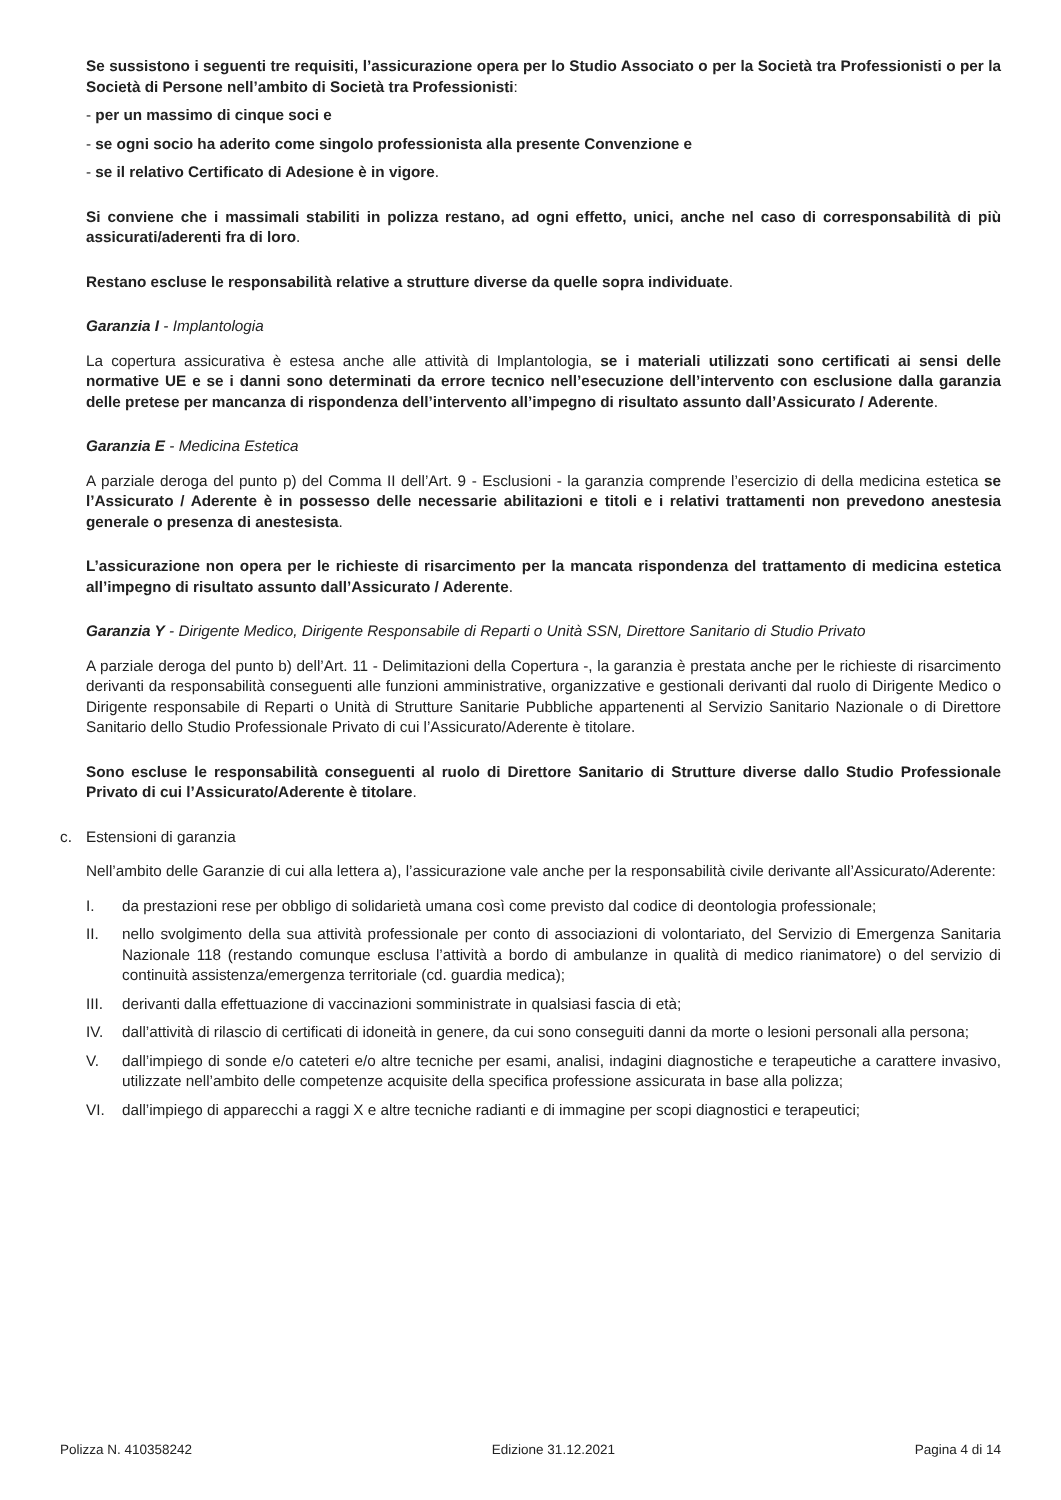Se sussistono i seguenti tre requisiti, l’assicurazione opera per lo Studio Associato o per la Società tra Professionisti o per la Società di Persone nell’ambito di Società tra Professionisti:
- per un massimo di cinque soci e
- se ogni socio ha aderito come singolo professionista alla presente Convenzione e
- se il relativo Certificato di Adesione è in vigore.
Si conviene che i massimali stabiliti in polizza restano, ad ogni effetto, unici, anche nel caso di corresponsabilità di più assicurati/aderenti fra di loro.
Restano escluse le responsabilità relative a strutture diverse da quelle sopra individuate.
Garanzia I - Implantologia
La copertura assicurativa è estesa anche alle attività di Implantologia, se i materiali utilizzati sono certificati ai sensi delle normative UE e se i danni sono determinati da errore tecnico nell’esecuzione dell’intervento con esclusione dalla garanzia delle pretese per mancanza di rispondenza dell’intervento all’impegno di risultato assunto dall’Assicurato / Aderente.
Garanzia E - Medicina Estetica
A parziale deroga del punto p) del Comma II dell’Art. 9 - Esclusioni - la garanzia comprende l’esercizio di della medicina estetica se l’Assicurato / Aderente è in possesso delle necessarie abilitazioni e titoli e i relativi trattamenti non prevedono anestesia generale o presenza di anestesista.
L’assicurazione non opera per le richieste di risarcimento per la mancata rispondenza del trattamento di medicina estetica all’impegno di risultato assunto dall’Assicurato / Aderente.
Garanzia Y - Dirigente Medico, Dirigente Responsabile di Reparti o Unità SSN, Direttore Sanitario di Studio Privato
A parziale deroga del punto b) dell’Art. 11 - Delimitazioni della Copertura -, la garanzia è prestata anche per le richieste di risarcimento derivanti da responsabilità conseguenti alle funzioni amministrative, organizzative e gestionali derivanti dal ruolo di Dirigente Medico o Dirigente responsabile di Reparti o Unità di Strutture Sanitarie Pubbliche appartenenti al Servizio Sanitario Nazionale o di Direttore Sanitario dello Studio Professionale Privato di cui l’Assicurato/Aderente è titolare.
Sono escluse le responsabilità conseguenti al ruolo di Direttore Sanitario di Strutture diverse dallo Studio Professionale Privato di cui l’Assicurato/Aderente è titolare.
c. Estensioni di garanzia
Nell’ambito delle Garanzie di cui alla lettera a), l’assicurazione vale anche per la responsabilità civile derivante all’Assicurato/Aderente:
I. da prestazioni rese per obbligo di solidarietà umana così come previsto dal codice di deontologia professionale;
II. nello svolgimento della sua attività professionale per conto di associazioni di volontariato, del Servizio di Emergenza Sanitaria Nazionale 118 (restando comunque esclusa l’attività a bordo di ambulanze in qualità di medico rianimatore) o del servizio di continuità assistenza/emergenza territoriale (cd. guardia medica);
III. derivanti dalla effettuazione di vaccinazioni somministrate in qualsiasi fascia di età;
IV. dall’attività di rilascio di certificati di idoneità in genere, da cui sono conseguiti danni da morte o lesioni personali alla persona;
V. dall’impiego di sonde e/o cateteri e/o altre tecniche per esami, analisi, indagini diagnostiche e terapeutiche a carattere invasivo, utilizzate nell’ambito delle competenze acquisite della specifica professione assicurata in base alla polizza;
VI. dall’impiego di apparecchi a raggi X e altre tecniche radianti e di immagine per scopi diagnostici e terapeutici;
Polizza N. 410358242 Edizione 31.12.2021 Pagina 4 di 14